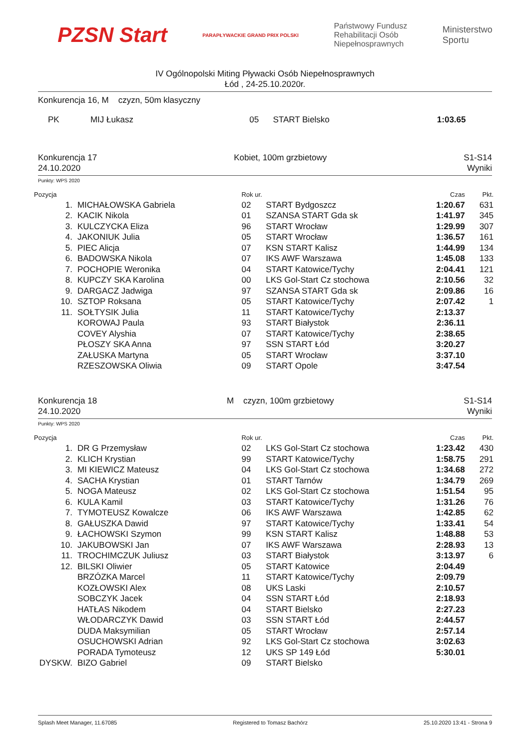PZSN Start
PARAPŁYWACKIE GRAND PRIX POLSKI
Państwowy Fundusz
Rehabilitacji Osób
Niepełnosprawnych
Ministerstwo
Sportu
IV Ogólnopolski Miting Pływacki Osób Niepełnosprawnych
Łód , 24-25.10.2020r.
Konkurencja 16, M czyzn, 50m klasyczny
| PK | MIJ Łukasz | 05 | START Bielsko | 1:03.65 | |
Konkurencja 17
24.10.2020
Kobiet, 100m grzbietowy S1-S14
Wyniki
Punkty: WPS 2020
| Pozycja | | Rok ur. | | Czas | Pkt. |
| --- | --- | --- | --- | --- | --- |
| 1. | MICHAŁOWSKA Gabriela | 02 | START Bydgoszcz | 1:20.67 | 631 |
| 2. | KACIK Nikola | 01 | SZANSA START Gda sk | 1:41.97 | 345 |
| 3. | KULCZYCKA Eliza | 96 | START Wrocław | 1:29.99 | 307 |
| 4. | JAKONIUK Julia | 05 | START Wrocław | 1:36.57 | 161 |
| 5. | PIEC Alicja | 07 | KSN START Kalisz | 1:44.99 | 134 |
| 6. | BADOWSKA Nikola | 07 | IKS AWF Warszawa | 1:45.08 | 133 |
| 7. | POCHOPIE Weronika | 04 | START Katowice/Tychy | 2:04.41 | 121 |
| 8. | KUPCZY SKA Karolina | 00 | LKS Gol-Start Cz stochowa | 2:10.56 | 32 |
| 9. | DARGACZ Jadwiga | 97 | SZANSA START Gda sk | 2:09.86 | 16 |
| 10. | SZTOP Roksana | 05 | START Katowice/Tychy | 2:07.42 | 1 |
| 11. | SOŁTYSIK Julia | 11 | START Katowice/Tychy | 2:13.37 | |
| | KOROWAJ Paula | 93 | START Białystok | 2:36.11 | |
| | COVEY Alyshia | 07 | START Katowice/Tychy | 2:38.65 | |
| | PŁOSZY SKA Anna | 97 | SSN START Łód | 3:20.27 | |
| | ZAŁUSKA Martyna | 05 | START Wrocław | 3:37.10 | |
| | RZESZOWSKA Oliwia | 09 | START Opole | 3:47.54 | |
Konkurencja 18
24.10.2020
M czyzn, 100m grzbietowy S1-S14
Wyniki
Punkty: WPS 2020
| Pozycja | | Rok ur. | | Czas | Pkt. |
| --- | --- | --- | --- | --- | --- |
| 1. | DR G Przemysław | 02 | LKS Gol-Start Cz stochowa | 1:23.42 | 430 |
| 2. | KLICH Krystian | 99 | START Katowice/Tychy | 1:58.75 | 291 |
| 3. | MI KIEWICZ Mateusz | 04 | LKS Gol-Start Cz stochowa | 1:34.68 | 272 |
| 4. | SACHA Krystian | 01 | START Tarnów | 1:34.79 | 269 |
| 5. | NOGA Mateusz | 02 | LKS Gol-Start Cz stochowa | 1:51.54 | 95 |
| 6. | KULA Kamil | 03 | START Katowice/Tychy | 1:31.26 | 76 |
| 7. | TYMOTEUSZ Kowalcze | 06 | IKS AWF Warszawa | 1:42.85 | 62 |
| 8. | GAŁUSZKA Dawid | 97 | START Katowice/Tychy | 1:33.41 | 54 |
| 9. | ŁACHOWSKI Szymon | 99 | KSN START Kalisz | 1:48.88 | 53 |
| 10. | JAKUBOWSKI Jan | 07 | IKS AWF Warszawa | 2:28.93 | 13 |
| 11. | TROCHIMCZUK Juliusz | 03 | START Białystok | 3:13.97 | 6 |
| 12. | BILSKI Oliwier | 05 | START Katowice | 2:04.49 | |
| | BRZÓZKA Marcel | 11 | START Katowice/Tychy | 2:09.79 | |
| | KOZŁOWSKI Alex | 08 | UKS Laski | 2:10.57 | |
| | SOBCZYK Jacek | 04 | SSN START Łód | 2:18.93 | |
| | HATŁAS Nikodem | 04 | START Bielsko | 2:27.23 | |
| | WŁODARCZYK Dawid | 03 | SSN START Łód | 2:44.57 | |
| | DUDA Maksymilian | 05 | START Wrocław | 2:57.14 | |
| | OSUCHOWSKI Adrian | 92 | LKS Gol-Start Cz stochowa | 3:02.63 | |
| | PORADA Tymoteusz | 12 | UKS SP 149 Łód | 5:30.01 | |
| DYSKW. | BIZO Gabriel | 09 | START Bielsko | | |
Splash Meet Manager, 11.67085 Registered to Tomasz Bachórz 25.10.2020 13:41 - Strona 9